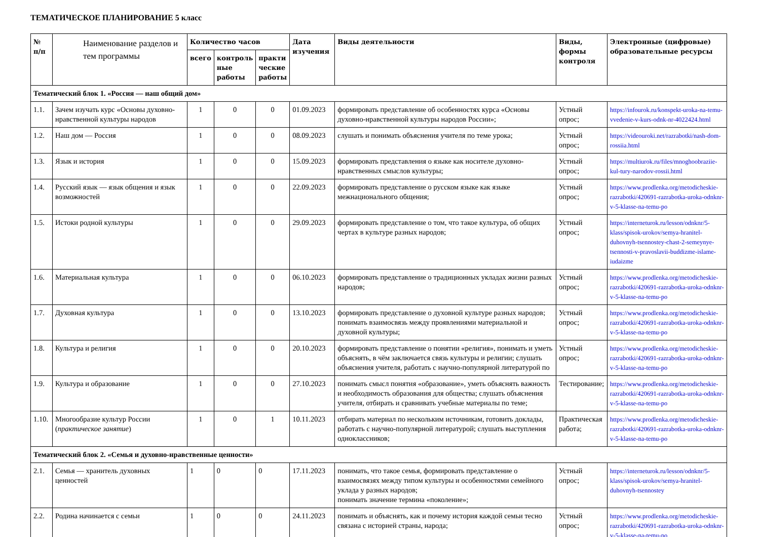ТЕМАТИЧЕСКОЕ ПЛАНИРОВАНИЕ 5 класс
| № п/п | Наименование разделов и тем программы | Количество часов | | | Дата изучения | Виды деятельности | Виды, формы контроля | Электронные (цифровые) образовательные ресурсы |
| --- | --- | --- | --- | --- | --- | --- | --- | --- |
| | | всего | контроль ные работы | практи ческие работы | | | | |
| Тематический блок 1. «Россия — наш общий дом» | | | | | | | | |
| 1.1. | Зачем изучать курс «Основы духовно-нравственной культуры народов | 1 | 0 | 0 | 01.09.2023 | формировать представление об особенностях курса «Основы духовно-нравственной культуры народов России»; | Устный опрос; | https://infourok.ru/konspekt-uroka-na-temu-vvedenie-v-kurs-odnk-nr-4022424.html |
| 1.2. | Наш дом — Россия | 1 | 0 | 0 | 08.09.2023 | слушать и понимать объяснения учителя по теме урока; | Устный опрос; | https://videouroki.net/razrabotki/nash-dom-rossiia.html |
| 1.3. | Язык и история | 1 | 0 | 0 | 15.09.2023 | формировать представления о языке как носителе духовно-нравственных смыслов культуры; | Устный опрос; | https://multiurok.ru/files/mnoghoobraziie-kul-tury-narodov-rossii.html |
| 1.4. | Русский язык — язык общения и язык возможностей | 1 | 0 | 0 | 22.09.2023 | формировать представление о русском языке как языке межнационального общения; | Устный опрос; | https://www.prodlenka.org/metodicheskie-razrabotki/420691-razrabotka-uroka-odnknr-v-5-klasse-na-temu-po |
| 1.5. | Истоки родной культуры | 1 | 0 | 0 | 29.09.2023 | формировать представление о том, что такое культура, об общих чертах в культуре разных народов; | Устный опрос; | https://interneturok.ru/lesson/odnknr/5-klass/spisok-urokov/semya-hranitel-duhovnyh-tsennostey-chast-2-semeynye-tsennosti-v-pravoslavii-buddizme-islame-iudaizme |
| 1.6. | Материальная культура | 1 | 0 | 0 | 06.10.2023 | формировать представление о традиционных укладах жизни разных народов; | Устный опрос; | https://www.prodlenka.org/metodicheskie-razrabotki/420691-razrabotka-uroka-odnknr-v-5-klasse-na-temu-po |
| 1.7. | Духовная культура | 1 | 0 | 0 | 13.10.2023 | формировать представление о духовной культуре разных народов; понимать взаимосвязь между проявлениями материальной и духовной культуры; | Устный опрос; | https://www.prodlenka.org/metodicheskie-razrabotki/420691-razrabotka-uroka-odnknr-v-5-klasse-na-temu-po |
| 1.8. | Культура и религия | 1 | 0 | 0 | 20.10.2023 | формировать представление о понятии «религия», понимать и уметь объяснять, в чём заключается связь культуры и религии; слушать объяснения учителя, работать с научно-популярной литературой по | Устный опрос; | https://www.prodlenka.org/metodicheskie-razrabotki/420691-razrabotka-uroka-odnknr-v-5-klasse-na-temu-po |
| 1.9. | Культура и образование | 1 | 0 | 0 | 27.10.2023 | понимать смысл понятия «образование», уметь объяснять важность и необходимость образования для общества; слушать объяснения учителя, отбирать и сравнивать учебные материалы по теме; | Тестирование; | https://www.prodlenka.org/metodicheskie-razrabotki/420691-razrabotka-uroka-odnknr-v-5-klasse-na-temu-po |
| 1.10. | Многообразие культур России ( практическое занятие ) | 1 | 0 | 1 | 10.11.2023 | отбирать материал по нескольким источникам, готовить доклады, работать с научно-популярной литературой; слушать выступления одноклассников; | Практическая работа; | https://www.prodlenka.org/metodicheskie-razrabotki/420691-razrabotka-uroka-odnknr-v-5-klasse-na-temu-po |
| Тематический блок 2. «Семья и духовно-нравственные ценности» | | | | | | | | |
| 2.1. | Семья — хранитель духовных ценностей | 1 | 0 | 0 | 17.11.2023 | понимать, что такое семья, формировать представление о взаимосвязях между типом культуры и особенностями семейного уклада у разных народов; понимать значение термина «поколение»; | Устный опрос; | https://interneturok.ru/lesson/odnknr/5-klass/spisok-urokov/semya-hranitel-duhovnyh-tsennostey |
| 2.2. | Родина начинается с семьи | 1 | 0 | 0 | 24.11.2023 | понимать и объяснять, как и почему история каждой семьи тесно связана с историей страны, народа; | Устный опрос; | https://www.prodlenka.org/metodicheskie-razrabotki/420691-razrabotka-uroka-odnknr-v-5-klasse-na-temu-po |